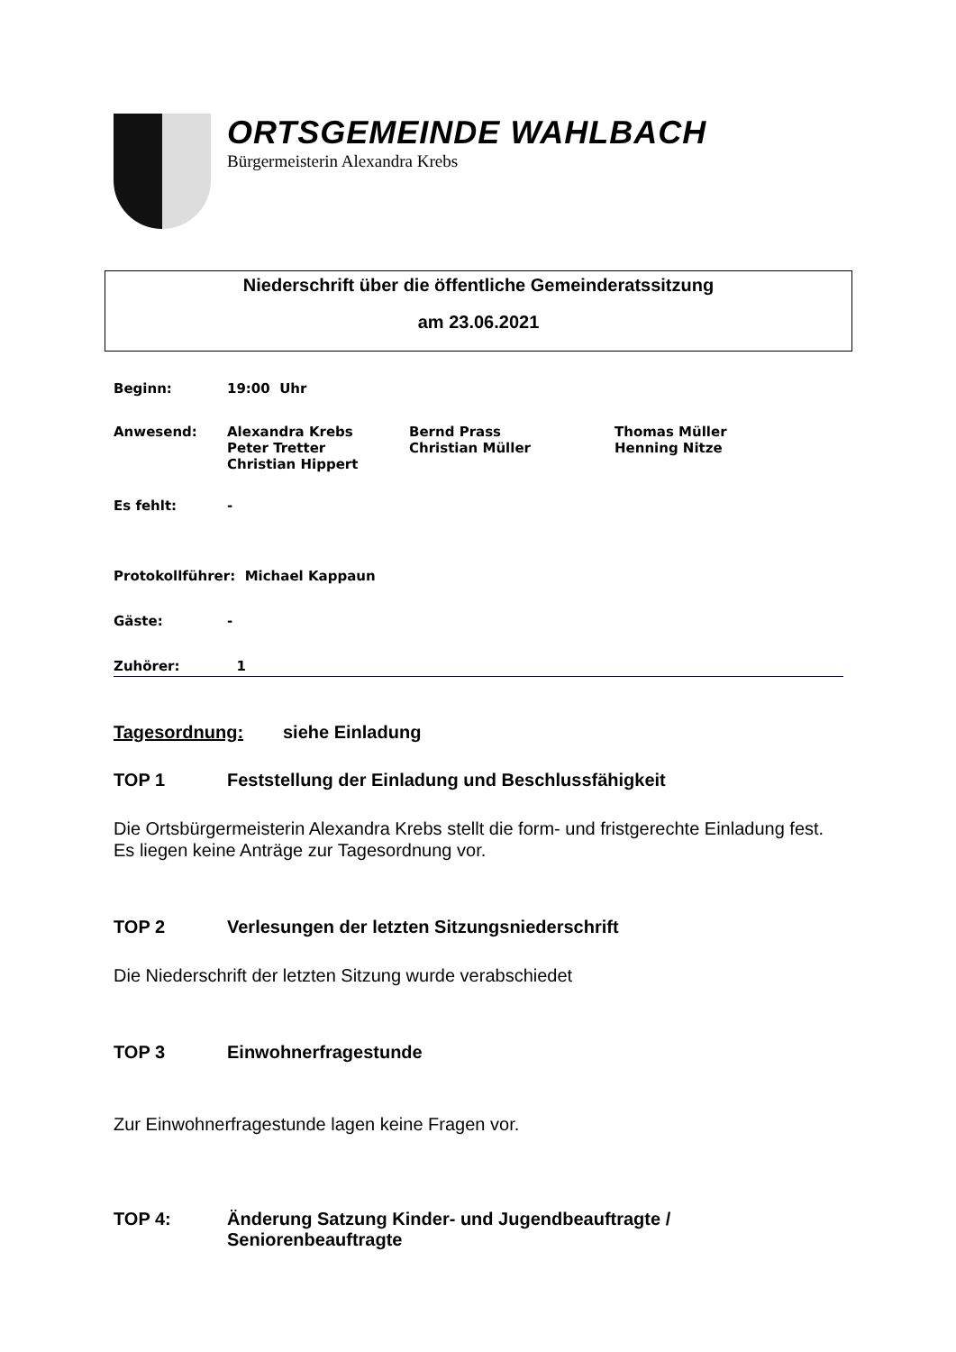ORTSGEMEINDE WAHLBACH
Bürgermeisterin Alexandra Krebs
Niederschrift über die öffentliche Gemeinderatssitzung
am 23.06.2021
Beginn: 19:00 Uhr
Anwesend: Alexandra Krebs
Peter Tretter
Christian Hippert
Bernd Prass
Christian Müller
Thomas Müller
Henning Nitze
Es fehlt: -
Protokollführer: Michael Kappaun
Gäste: -
Zuhörer: 1
Tagesordnung: siehe Einladung
TOP 1 Feststellung der Einladung und Beschlussfähigkeit
Die Ortsbürgermeisterin Alexandra Krebs stellt die form- und fristgerechte Einladung fest.
Es liegen keine Anträge zur Tagesordnung vor.
TOP 2 Verlesungen der letzten Sitzungsniederschrift
Die Niederschrift der letzten Sitzung wurde verabschiedet
TOP 3 Einwohnerfragestunde
Zur Einwohnerfragestunde lagen keine Fragen vor.
TOP 4: Änderung Satzung Kinder- und Jugendbeauftragte /
Seniorenbeauftragte